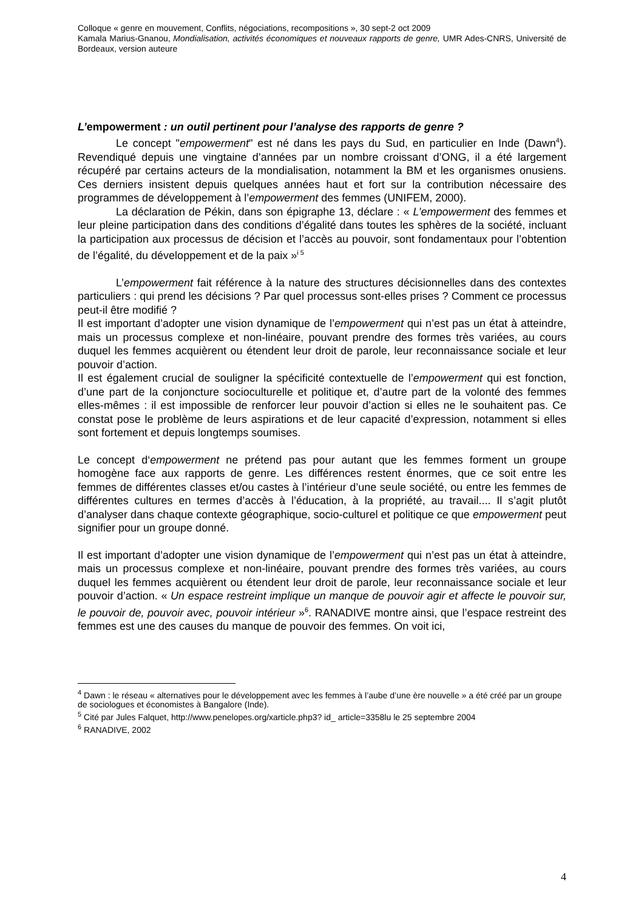Colloque « genre en mouvement, Conflits, négociations, recompositions », 30 sept-2 oct 2009
Kamala Marius-Gnanou, Mondialisation, activités économiques et nouveaux rapports de genre, UMR Ades-CNRS, Université de Bordeaux, version auteure
L’empowerment : un outil pertinent pour l’analyse des rapports de genre ?
Le concept "empowerment" est né dans les pays du Sud, en particulier en Inde (Dawn<sup>4</sup>). Revendiqué depuis une vingtaine d’années par un nombre croissant d’ONG, il a été largement récupéré par certains acteurs de la mondialisation, notamment la BM et les organismes onusiens. Ces derniers insistent depuis quelques années haut et fort sur la contribution nécessaire des programmes de développement à l’empowerment des femmes (UNIFEM, 2000).
La déclaration de Pékin, dans son épigraphe 13, déclare : « L’empowerment des femmes et leur pleine participation dans des conditions d’égalité dans toutes les sphères de la société, incluant la participation aux processus de décision et l’accès au pouvoir, sont fondamentaux pour l’obtention de l’égalité, du développement et de la paix »<sup>i 5</sup>
L’empowerment fait référence à la nature des structures décisionnelles dans des contextes particuliers : qui prend les décisions ? Par quel processus sont-elles prises ? Comment ce processus peut-il être modifié ?
Il est important d’adopter une vision dynamique de l’empowerment qui n’est pas un état à atteindre, mais un processus complexe et non-linéaire, pouvant prendre des formes très variées, au cours duquel les femmes acquièrent ou étendent leur droit de parole, leur reconnaissance sociale et leur pouvoir d’action.
Il est également crucial de souligner la spécificité contextuelle de l’empowerment qui est fonction, d’une part de la conjoncture socioculturelle et politique et, d’autre part de la volonté des femmes elles-mêmes : il est impossible de renforcer leur pouvoir d’action si elles ne le souhaitent pas. Ce constat pose le problème de leurs aspirations et de leur capacité d’expression, notamment si elles sont fortement et depuis longtemps soumises.
Le concept d‘empowerment ne prétend pas pour autant que les femmes forment un groupe homogène face aux rapports de genre. Les différences restent énormes, que ce soit entre les femmes de différentes classes et/ou castes à l’intérieur d’une seule société, ou entre les femmes de différentes cultures en termes d’accès à l’éducation, à la propriété, au travail.... Il s’agit plutôt d’analyser dans chaque contexte géographique, socio-culturel et politique ce que empowerment peut signifier pour un groupe donné.
Il est important d’adopter une vision dynamique de l’empowerment qui n’est pas un état à atteindre, mais un processus complexe et non-linéaire, pouvant prendre des formes très variées, au cours duquel les femmes acquièrent ou étendent leur droit de parole, leur reconnaissance sociale et leur pouvoir d’action. « Un espace restreint implique un manque de pouvoir agir et affecte le pouvoir sur, le pouvoir de, pouvoir avec, pouvoir intérieur »<sup>6</sup>. RANADIVE montre ainsi, que l’espace restreint des femmes est une des causes du manque de pouvoir des femmes. On voit ici,
<sup>4</sup> Dawn : le réseau « alternatives pour le développement avec les femmes à l’aube d’une ère nouvelle » a été créé par un groupe de sociologues et économistes à Bangalore (Inde).
<sup>5</sup> Cité par Jules Falquet, http://www.penelopes.org/xarticle.php3? id_ article=3358lu le 25 septembre 2004
<sup>6</sup> RANADIVE, 2002
4